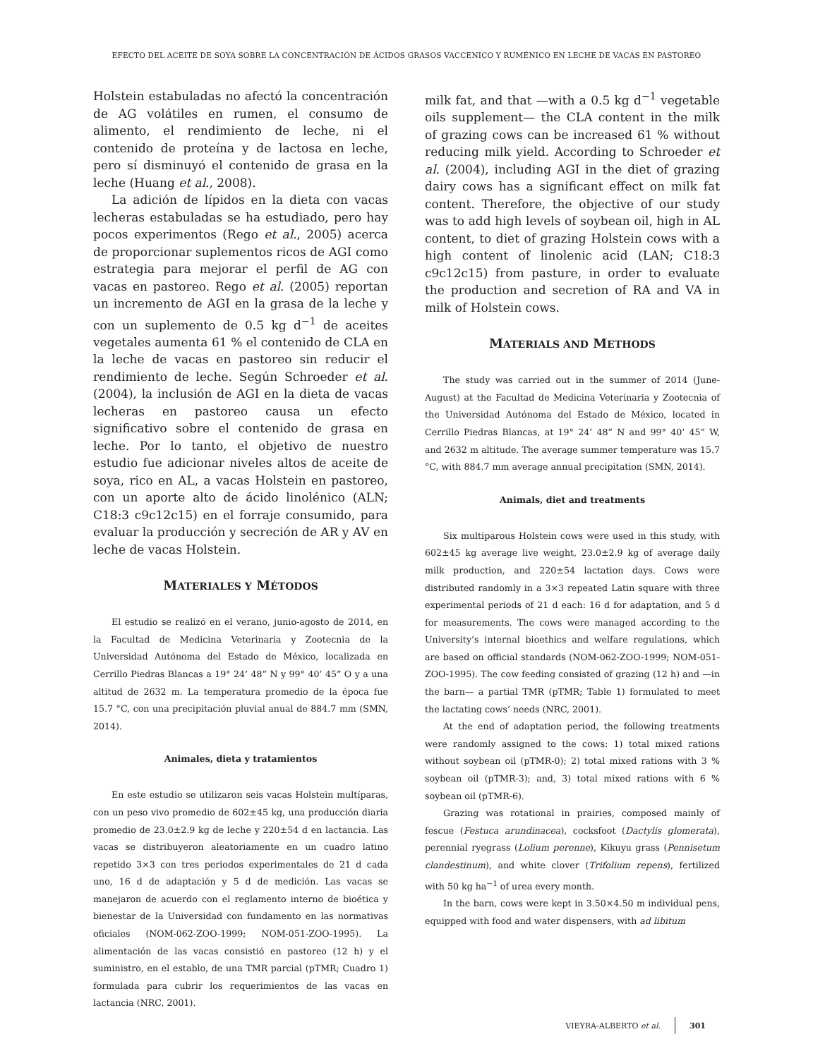EFECTO DEL ACEITE DE SOYA SOBRE LA CONCENTRACIÓN DE ÁCIDOS GRASOS VACCENICO Y RUMÉNICO EN LECHE DE VACAS EN PASTOREO
Holstein estabuladas no afectó la concentración de AG volátiles en rumen, el consumo de alimento, el rendimiento de leche, ni el contenido de proteína y de lactosa en leche, pero sí disminuyó el contenido de grasa en la leche (Huang et al., 2008).
La adición de lípidos en la dieta con vacas lecheras estabuladas se ha estudiado, pero hay pocos experimentos (Rego et al., 2005) acerca de proporcionar suplementos ricos de AGI como estrategia para mejorar el perfil de AG con vacas en pastoreo. Rego et al. (2005) reportan un incremento de AGI en la grasa de la leche y con un suplemento de 0.5 kg d<sup>−1</sup> de aceites vegetales aumenta 61 % el contenido de CLA en la leche de vacas en pastoreo sin reducir el rendimiento de leche. Según Schroeder et al. (2004), la inclusión de AGI en la dieta de vacas lecheras en pastoreo causa un efecto significativo sobre el contenido de grasa en leche. Por lo tanto, el objetivo de nuestro estudio fue adicionar niveles altos de aceite de soya, rico en AL, a vacas Holstein en pastoreo, con un aporte alto de ácido linolénico (ALN; C18:3 c9c12c15) en el forraje consumido, para evaluar la producción y secreción de AR y AV en leche de vacas Holstein.
MATERIALES Y MÉTODOS
El estudio se realizó en el verano, junio-agosto de 2014, en la Facultad de Medicina Veterinaria y Zootecnia de la Universidad Autónoma del Estado de México, localizada en Cerrillo Piedras Blancas a 19° 24’ 48” N y 99° 40’ 45” O y a una altitud de 2632 m. La temperatura promedio de la época fue 15.7 °C, con una precipitación pluvial anual de 884.7 mm (SMN, 2014).
Animales, dieta y tratamientos
En este estudio se utilizaron seis vacas Holstein multíparas, con un peso vivo promedio de 602±45 kg, una producción diaria promedio de 23.0±2.9 kg de leche y 220±54 d en lactancia. Las vacas se distribuyeron aleatoriamente en un cuadro latino repetido 3×3 con tres periodos experimentales de 21 d cada uno, 16 d de adaptación y 5 d de medición. Las vacas se manejaron de acuerdo con el reglamento interno de bioética y bienestar de la Universidad con fundamento en las normativas oficiales (NOM-062-ZOO-1999; NOM-051-ZOO-1995). La alimentación de las vacas consistió en pastoreo (12 h) y el suministro, en el establo, de una TMR parcial (pTMR; Cuadro 1) formulada para cubrir los requerimientos de las vacas en lactancia (NRC, 2001).
milk fat, and that —with a 0.5 kg d<sup>−1</sup> vegetable oils supplement— the CLA content in the milk of grazing cows can be increased 61 % without reducing milk yield. According to Schroeder et al. (2004), including AGI in the diet of grazing dairy cows has a significant effect on milk fat content. Therefore, the objective of our study was to add high levels of soybean oil, high in AL content, to diet of grazing Holstein cows with a high content of linolenic acid (LAN; C18:3 c9c12c15) from pasture, in order to evaluate the production and secretion of RA and VA in milk of Holstein cows.
MATERIALS AND METHODS
The study was carried out in the summer of 2014 (June-August) at the Facultad de Medicina Veterinaria y Zootecnia of the Universidad Autónoma del Estado de México, located in Cerrillo Piedras Blancas, at 19° 24’ 48” N and 99° 40’ 45” W, and 2632 m altitude. The average summer temperature was 15.7 °C, with 884.7 mm average annual precipitation (SMN, 2014).
Animals, diet and treatments
Six multiparous Holstein cows were used in this study, with 602±45 kg average live weight, 23.0±2.9 kg of average daily milk production, and 220±54 lactation days. Cows were distributed randomly in a 3×3 repeated Latin square with three experimental periods of 21 d each: 16 d for adaptation, and 5 d for measurements. The cows were managed according to the University’s internal bioethics and welfare regulations, which are based on official standards (NOM-062-ZOO-1999; NOM-051-ZOO-1995). The cow feeding consisted of grazing (12 h) and —in the barn— a partial TMR (pTMR; Table 1) formulated to meet the lactating cows’ needs (NRC, 2001).
At the end of adaptation period, the following treatments were randomly assigned to the cows: 1) total mixed rations without soybean oil (pTMR-0); 2) total mixed rations with 3 % soybean oil (pTMR-3); and, 3) total mixed rations with 6 % soybean oil (pTMR-6).
Grazing was rotational in prairies, composed mainly of fescue (Festuca arundinacea), cocksfoot (Dactylis glomerata), perennial ryegrass (Lolium perenne), Kikuyu grass (Pennisetum clandestinum), and white clover (Trifolium repens), fertilized with 50 kg ha<sup>−1</sup> of urea every month.
In the barn, cows were kept in 3.50×4.50 m individual pens, equipped with food and water dispensers, with ad libitum
VIEYRA-ALBERTO et al. 301